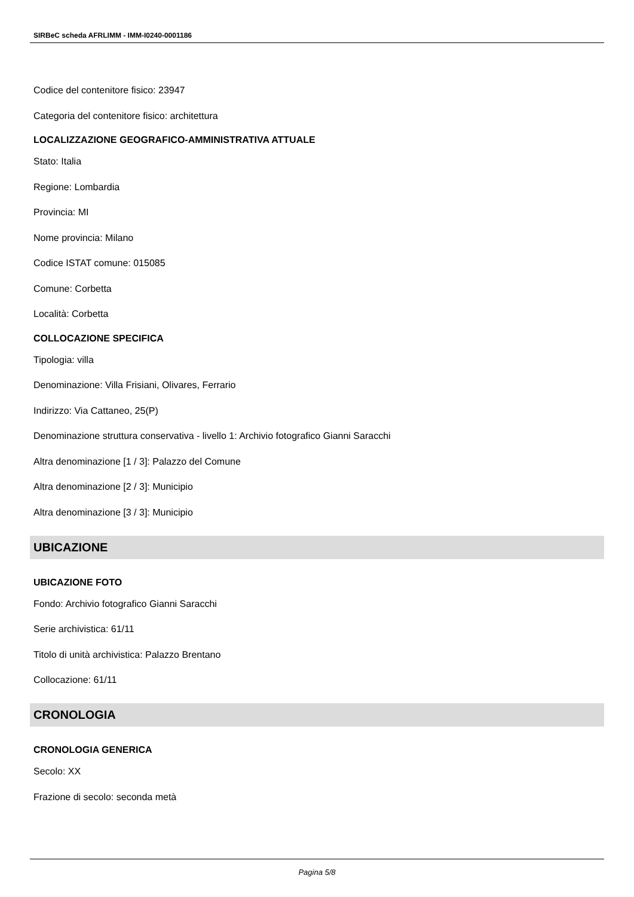SIRBeC scheda AFRLIMM - IMM-I0240-0001186
Codice del contenitore fisico: 23947
Categoria del contenitore fisico: architettura
LOCALIZZAZIONE GEOGRAFICO-AMMINISTRATIVA ATTUALE
Stato: Italia
Regione: Lombardia
Provincia: MI
Nome provincia: Milano
Codice ISTAT comune: 015085
Comune: Corbetta
Località: Corbetta
COLLOCAZIONE SPECIFICA
Tipologia: villa
Denominazione: Villa Frisiani, Olivares, Ferrario
Indirizzo: Via Cattaneo, 25(P)
Denominazione struttura conservativa - livello 1: Archivio fotografico Gianni Saracchi
Altra denominazione [1 / 3]: Palazzo del Comune
Altra denominazione [2 / 3]: Municipio
Altra denominazione [3 / 3]: Municipio
UBICAZIONE
UBICAZIONE FOTO
Fondo: Archivio fotografico Gianni Saracchi
Serie archivistica: 61/11
Titolo di unità archivistica: Palazzo Brentano
Collocazione: 61/11
CRONOLOGIA
CRONOLOGIA GENERICA
Secolo: XX
Frazione di secolo: seconda metà
Pagina 5/8